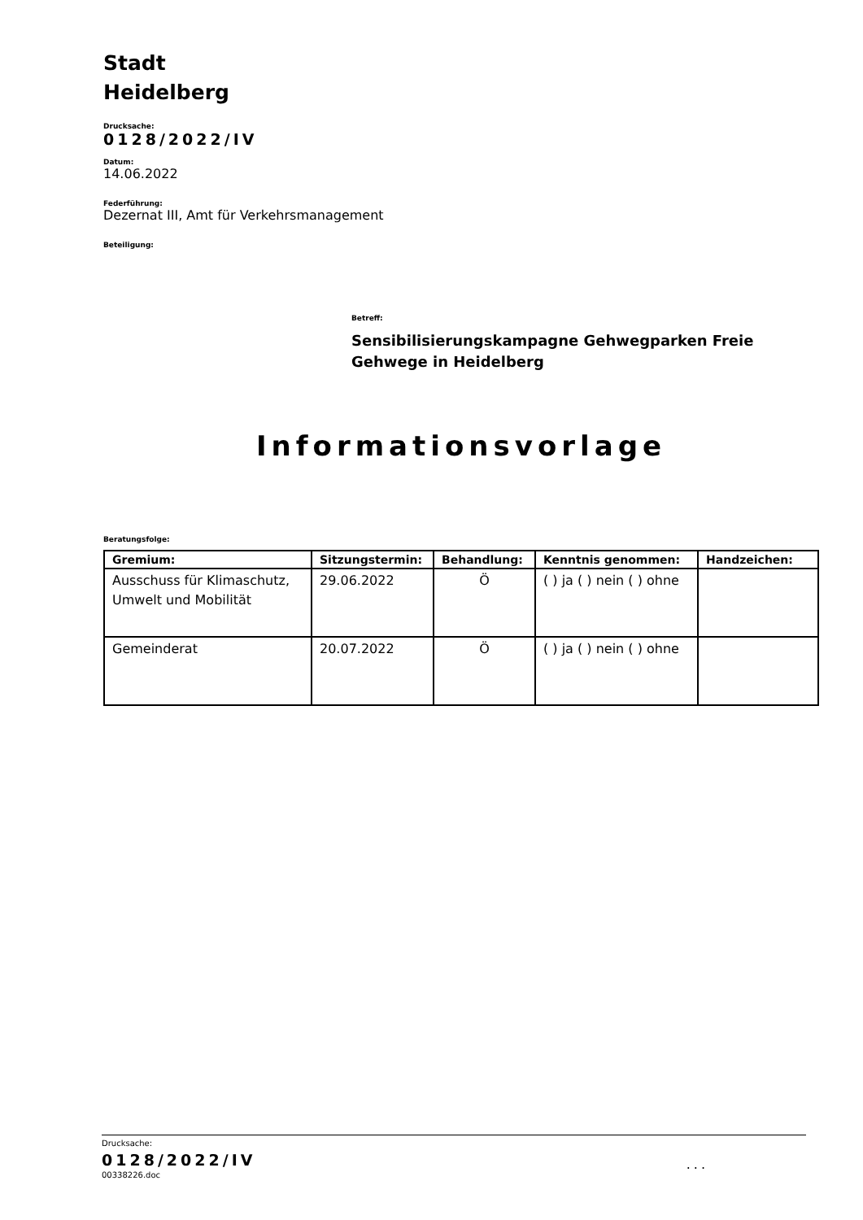Stadt
Heidelberg
Drucksache:
0128/2022/IV
Datum:
14.06.2022
Federführung:
Dezernat III, Amt für Verkehrsmanagement
Beteiligung:
Betreff:
Sensibilisierungskampagne Gehwegparken Freie Gehwege in Heidelberg
Informationsvorlage
Beratungsfolge:
| Gremium: | Sitzungstermin: | Behandlung: | Kenntnis genommen: | Handzeichen: |
| --- | --- | --- | --- | --- |
| Ausschuss für Klimaschutz, Umwelt und Mobilität | 29.06.2022 | Ö | ( ) ja ( ) nein ( ) ohne | |
| Gemeinderat | 20.07.2022 | Ö | ( ) ja ( ) nein ( ) ohne | |
Drucksache:
0128/2022/IV
00338226.doc...